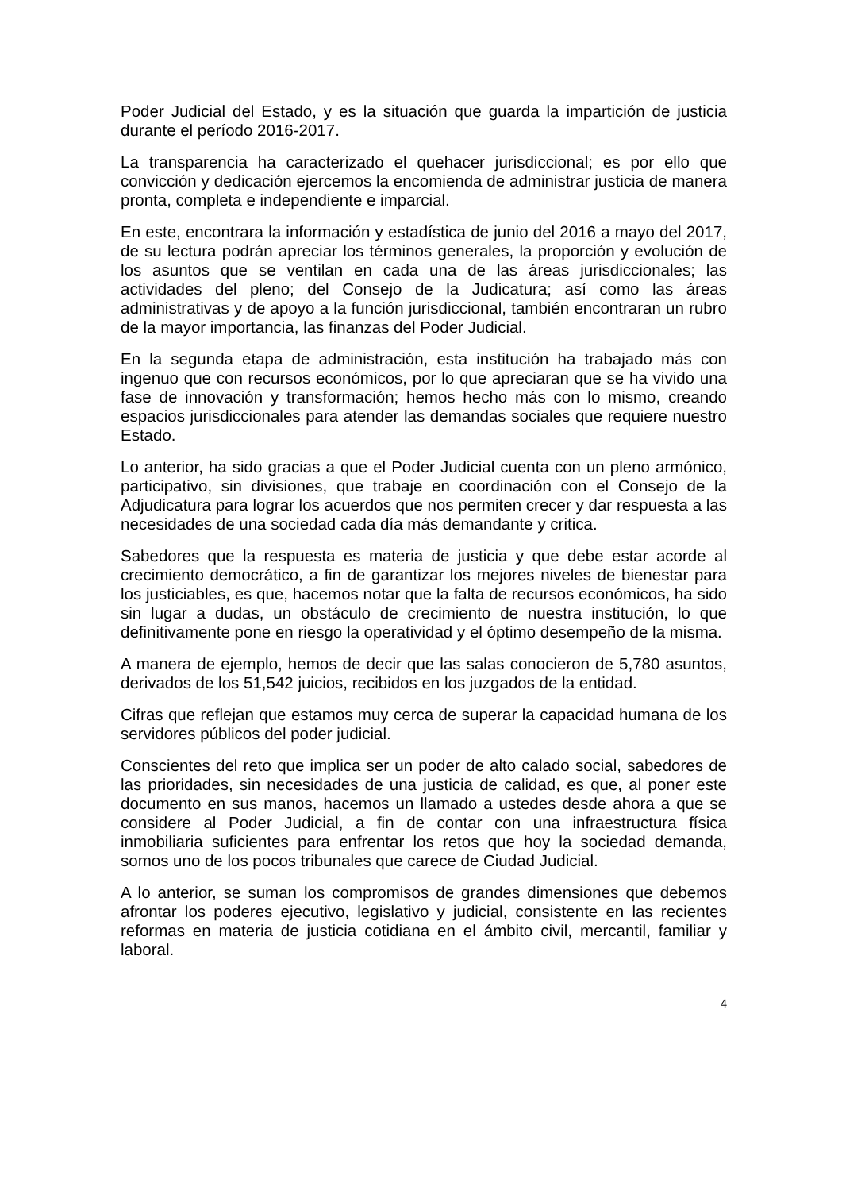Poder Judicial del Estado, y es la situación que guarda la impartición de justicia durante el período 2016-2017.
La transparencia ha caracterizado el quehacer jurisdiccional; es por ello que convicción y dedicación ejercemos la encomienda de administrar justicia de manera pronta, completa e independiente e imparcial.
En este, encontrara la información y estadística de junio del 2016 a mayo del 2017, de su lectura podrán apreciar los términos generales, la proporción y evolución de los asuntos que se ventilan en cada una de las áreas jurisdiccionales; las actividades del pleno; del Consejo de la Judicatura; así como las áreas administrativas y de apoyo a la función jurisdiccional, también encontraran un rubro de la mayor importancia, las finanzas del Poder Judicial.
En la segunda etapa de administración, esta institución ha trabajado más con ingenuo que con recursos económicos, por lo que apreciaran que se ha vivido una fase de innovación y transformación; hemos hecho más con lo mismo, creando espacios jurisdiccionales para atender las demandas sociales que requiere nuestro Estado.
Lo anterior, ha sido gracias a que el Poder Judicial cuenta con un pleno armónico, participativo, sin divisiones, que trabaje en coordinación con el Consejo de la Adjudicatura para lograr los acuerdos que nos permiten crecer y dar respuesta a las necesidades de una sociedad cada día más demandante y critica.
Sabedores que la respuesta es materia de justicia y que debe estar acorde al crecimiento democrático, a fin de garantizar los mejores niveles de bienestar para los justiciables, es que, hacemos notar que la falta de recursos económicos, ha sido sin lugar a dudas, un obstáculo de crecimiento de nuestra institución, lo que definitivamente pone en riesgo la operatividad y el óptimo desempeño de la misma.
A manera de ejemplo, hemos de decir que las salas conocieron de 5,780 asuntos, derivados de los 51,542 juicios, recibidos en los juzgados de la entidad.
Cifras que reflejan que estamos muy cerca de superar la capacidad humana de los servidores públicos del poder judicial.
Conscientes del reto que implica ser un poder de alto calado social, sabedores de las prioridades, sin necesidades de una justicia de calidad, es que, al poner este documento en sus manos, hacemos un llamado a ustedes desde ahora a que se considere al Poder Judicial, a fin de contar con una infraestructura física inmobiliaria suficientes para enfrentar los retos que hoy la sociedad demanda, somos uno de los pocos tribunales que carece de Ciudad Judicial.
A lo anterior, se suman los compromisos de grandes dimensiones que debemos afrontar los poderes ejecutivo, legislativo y judicial, consistente en las recientes reformas en materia de justicia cotidiana en el ámbito civil, mercantil, familiar y laboral.
4